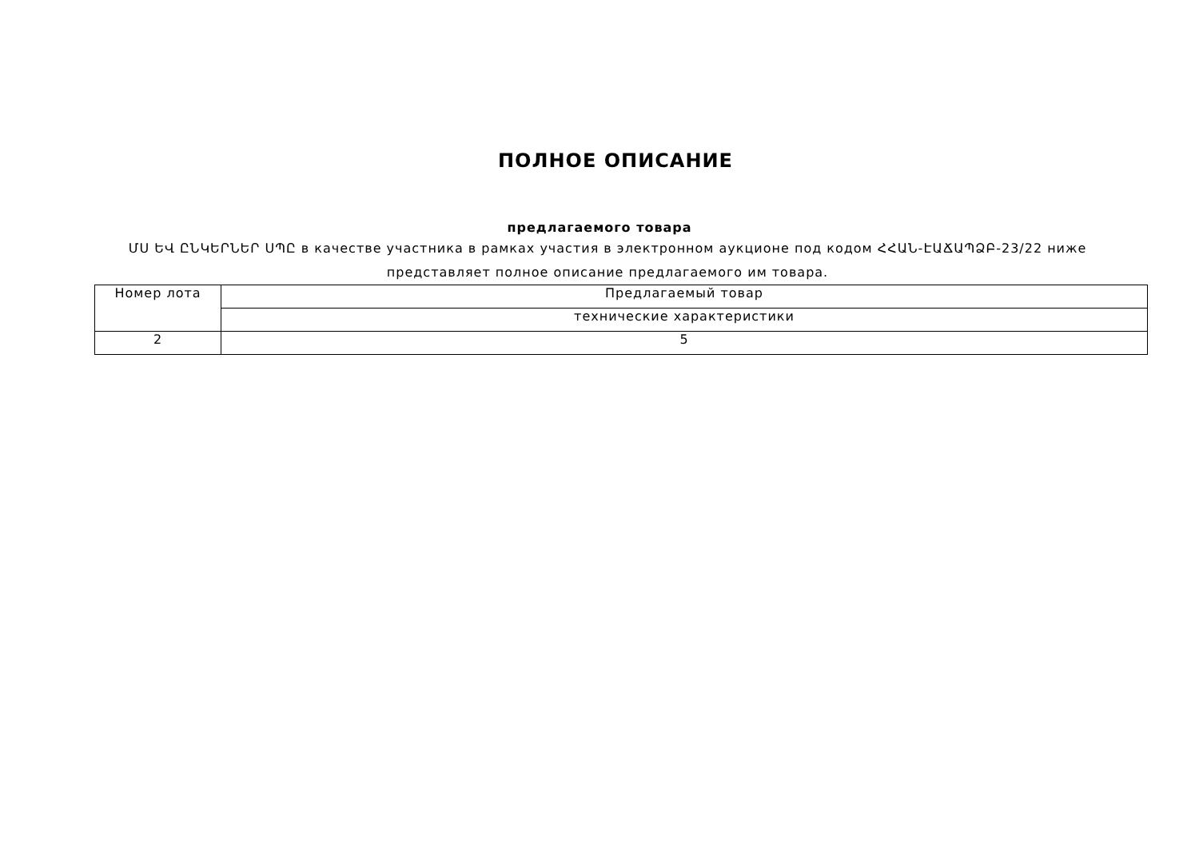ПОЛНОЕ ОПИСАНИЕ
предлагаемого товара
ՄՍ ԵՎ ԸՆԿԵՐՆԵՐ ՍՊԸ в качестве участника в рамках участия в электронном аукционе под кодом ՀՀԱՆ-ԷԱՃԱՊՁԲ-23/22 ниже представляет полное описание предлагаемого им товара.
| Номер лота | Предлагаемый товар |
| --- | --- |
| | технические характеристики |
| 2 | 5 |